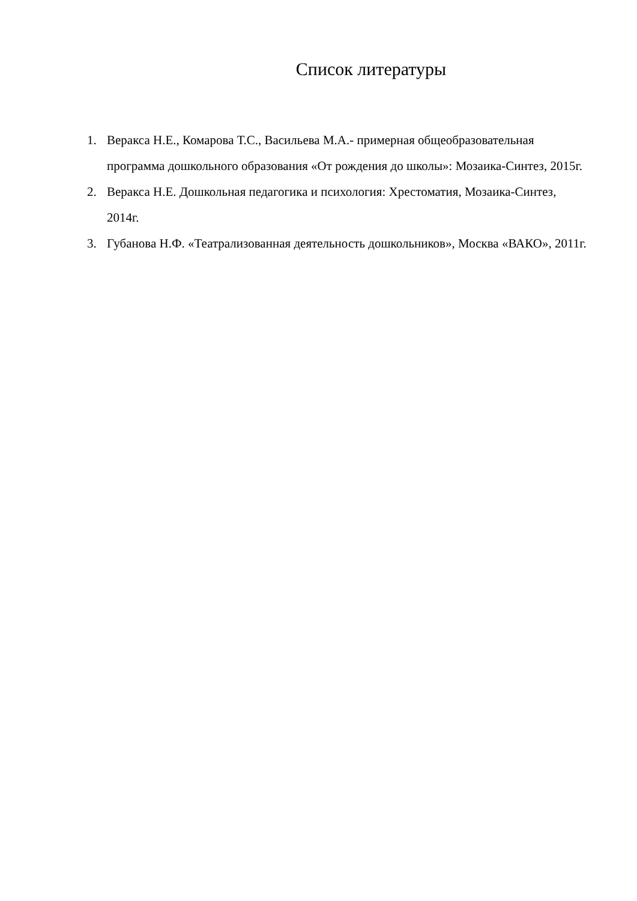Список литературы
1. Веракса Н.Е., Комарова Т.С., Васильева М.А.- примерная общеобразовательная программа дошкольного образования «От рождения до школы»: Мозаика-Синтез, 2015г.
2. Веракса Н.Е. Дошкольная педагогика и психология: Хрестоматия, Мозаика-Синтез, 2014г.
3. Губанова Н.Ф. «Театрализованная деятельность дошкольников», Москва «ВАКО», 2011г.